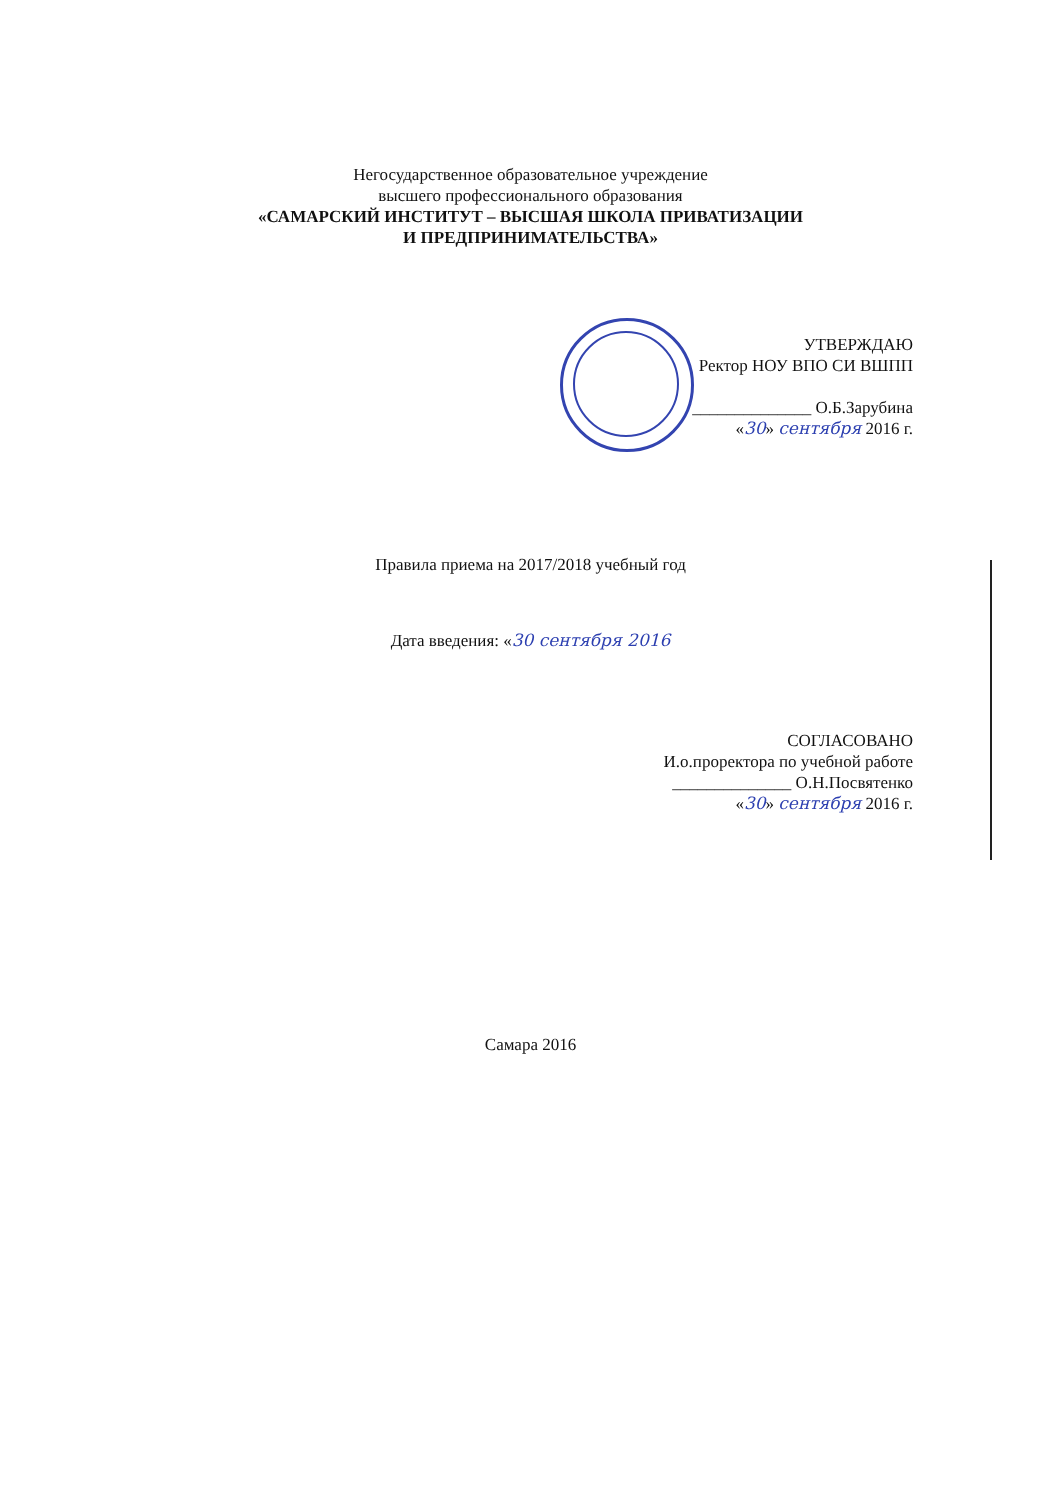Негосударственное образовательное учреждение
высшего профессионального образования
«САМАРСКИЙ ИНСТИТУТ – ВЫСШАЯ ШКОЛА ПРИВАТИЗАЦИИ
И ПРЕДПРИНИМАТЕЛЬСТВА»
УТВЕРЖДАЮ
Ректор НОУ ВПО СИ ВШПП
______________ О.Б.Зарубина
«30» сентября 2016 г.
Правила приема на 2017/2018 учебный год
Дата введения: «30 сентября 2016
СОГЛАСОВАНО
И.о.проректора по учебной работе
______________ О.Н.Посвятенко
«30» сентября 2016 г.
Самара 2016